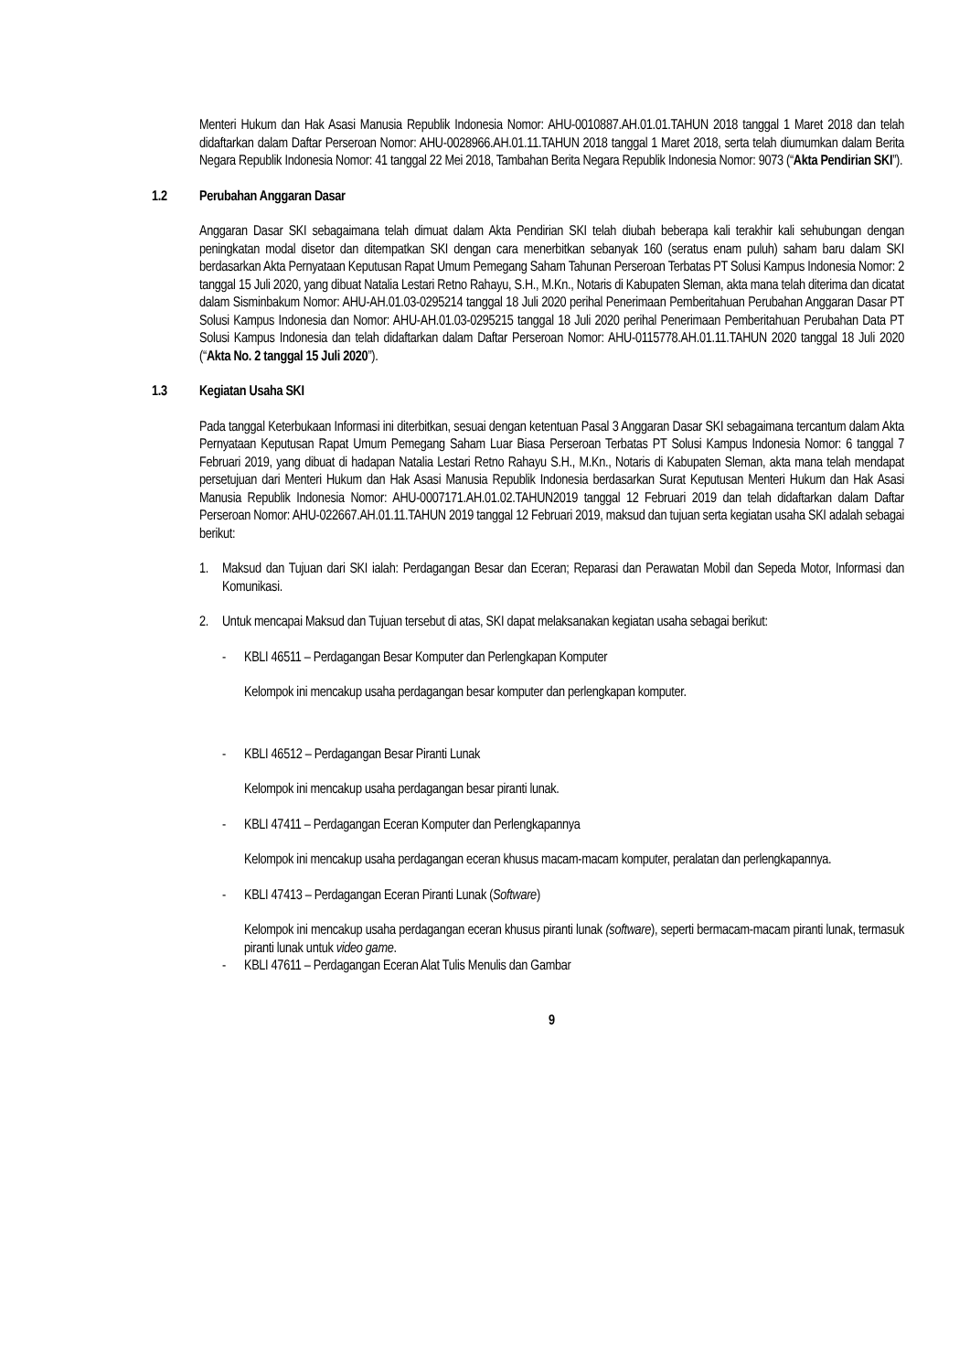Menteri Hukum dan Hak Asasi Manusia Republik Indonesia Nomor: AHU-0010887.AH.01.01.TAHUN 2018 tanggal 1 Maret 2018 dan telah didaftarkan dalam Daftar Perseroan Nomor: AHU-0028966.AH.01.11.TAHUN 2018 tanggal 1 Maret 2018, serta telah diumumkan dalam Berita Negara Republik Indonesia Nomor: 41 tanggal 22 Mei 2018, Tambahan Berita Negara Republik Indonesia Nomor: 9073 (“Akta Pendirian SKI”).
1.2 Perubahan Anggaran Dasar
Anggaran Dasar SKI sebagaimana telah dimuat dalam Akta Pendirian SKI telah diubah beberapa kali terakhir kali sehubungan dengan peningkatan modal disetor dan ditempatkan SKI dengan cara menerbitkan sebanyak 160 (seratus enam puluh) saham baru dalam SKI berdasarkan Akta Pernyataan Keputusan Rapat Umum Pemegang Saham Tahunan Perseroan Terbatas PT Solusi Kampus Indonesia Nomor: 2 tanggal 15 Juli 2020, yang dibuat Natalia Lestari Retno Rahayu, S.H., M.Kn., Notaris di Kabupaten Sleman, akta mana telah diterima dan dicatat dalam Sisminbakum Nomor: AHU-AH.01.03-0295214 tanggal 18 Juli 2020 perihal Penerimaan Pemberitahuan Perubahan Anggaran Dasar PT Solusi Kampus Indonesia dan Nomor: AHU-AH.01.03-0295215 tanggal 18 Juli 2020 perihal Penerimaan Pemberitahuan Perubahan Data PT Solusi Kampus Indonesia dan telah didaftarkan dalam Daftar Perseroan Nomor: AHU-0115778.AH.01.11.TAHUN 2020 tanggal 18 Juli 2020 (“Akta No. 2 tanggal 15 Juli 2020”).
1.3 Kegiatan Usaha SKI
Pada tanggal Keterbukaan Informasi ini diterbitkan, sesuai dengan ketentuan Pasal 3 Anggaran Dasar SKI sebagaimana tercantum dalam Akta Pernyataan Keputusan Rapat Umum Pemegang Saham Luar Biasa Perseroan Terbatas PT Solusi Kampus Indonesia Nomor: 6 tanggal 7 Februari 2019, yang dibuat di hadapan Natalia Lestari Retno Rahayu S.H., M.Kn., Notaris di Kabupaten Sleman, akta mana telah mendapat persetujuan dari Menteri Hukum dan Hak Asasi Manusia Republik Indonesia berdasarkan Surat Keputusan Menteri Hukum dan Hak Asasi Manusia Republik Indonesia Nomor: AHU-0007171.AH.01.02.TAHUN2019 tanggal 12 Februari 2019 dan telah didaftarkan dalam Daftar Perseroan Nomor: AHU-022667.AH.01.11.TAHUN 2019 tanggal 12 Februari 2019, maksud dan tujuan serta kegiatan usaha SKI adalah sebagai berikut:
1. Maksud dan Tujuan dari SKI ialah: Perdagangan Besar dan Eceran; Reparasi dan Perawatan Mobil dan Sepeda Motor, Informasi dan Komunikasi.
2. Untuk mencapai Maksud dan Tujuan tersebut di atas, SKI dapat melaksanakan kegiatan usaha sebagai berikut:
- KBLI 46511 – Perdagangan Besar Komputer dan Perlengkapan Komputer
Kelompok ini mencakup usaha perdagangan besar komputer dan perlengkapan komputer.
- KBLI 46512 – Perdagangan Besar Piranti Lunak
Kelompok ini mencakup usaha perdagangan besar piranti lunak.
- KBLI 47411 – Perdagangan Eceran Komputer dan Perlengkapannya
Kelompok ini mencakup usaha perdagangan eceran khusus macam-macam komputer, peralatan dan perlengkapannya.
- KBLI 47413 – Perdagangan Eceran Piranti Lunak (Software)
Kelompok ini mencakup usaha perdagangan eceran khusus piranti lunak (software), seperti bermacam-macam piranti lunak, termasuk piranti lunak untuk video game.
- KBLI 47611 – Perdagangan Eceran Alat Tulis Menulis dan Gambar
9